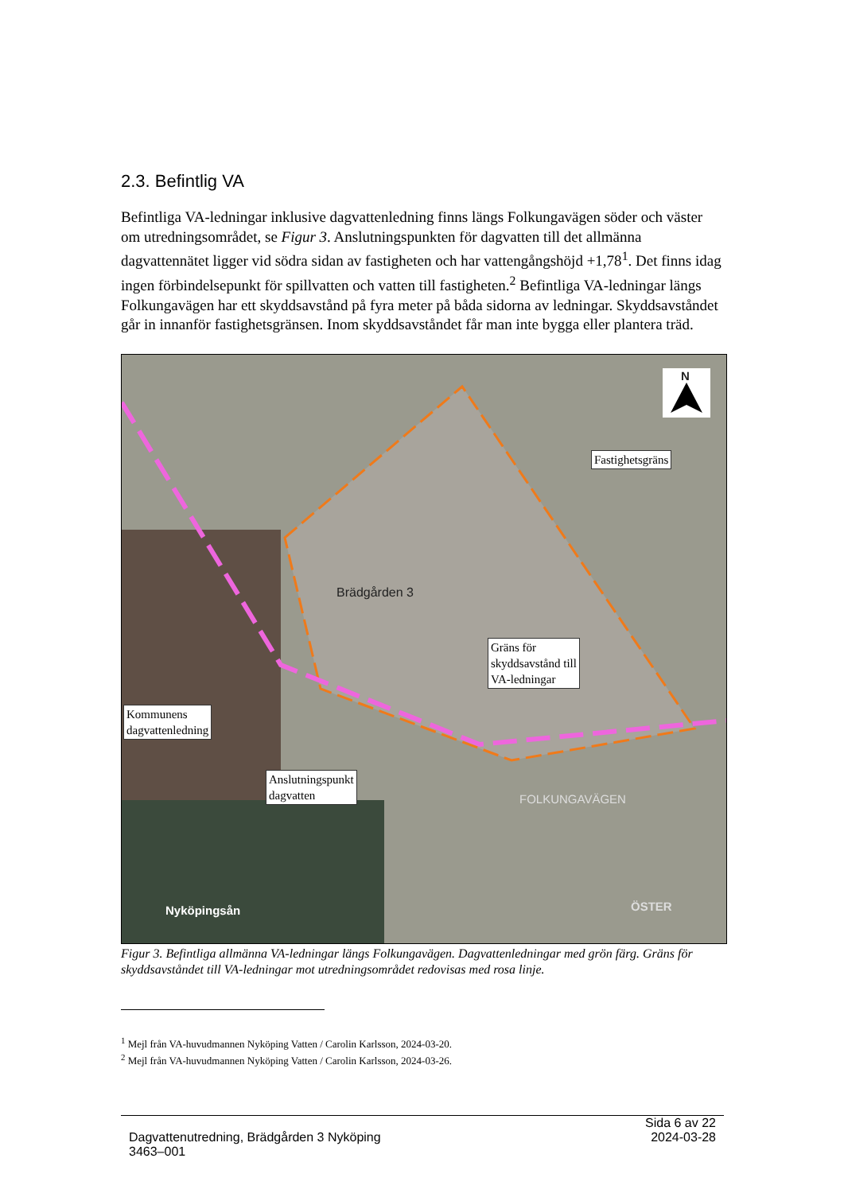2.3. Befintlig VA
Befintliga VA-ledningar inklusive dagvattenledning finns längs Folkungavägen söder och väster om utredningsområdet, se Figur 3. Anslutningspunkten för dagvatten till det allmänna dagvattennätet ligger vid södra sidan av fastigheten och har vattengångshöjd +1,78<sup>1</sup>. Det finns idag ingen förbindelsepunkt för spillvatten och vatten till fastigheten.<sup>2</sup> Befintliga VA-ledningar längs Folkungavägen har ett skyddsavstånd på fyra meter på båda sidorna av ledningar. Skyddsavståndet går in innanför fastighetsgränsen. Inom skyddsavståndet får man inte bygga eller plantera träd.
N
Brädgården 3
Nyköpingsån
FOLKUNGAVÄGEN
ÖSTER
Fastighetsgräns
Gräns för
skyddsavstånd till
VA-ledningar
Kommunens
dagvattenledning
Anslutningspunkt
dagvatten
Figur 3. Befintliga allmänna VA-ledningar längs Folkungavägen. Dagvattenledningar med grön färg. Gräns för skyddsavståndet till VA-ledningar mot utredningsområdet redovisas med rosa linje.
<sup>1</sup> Mejl från VA-huvudmannen Nyköping Vatten / Carolin Karlsson, 2024-03-20.
<sup>2</sup> Mejl från VA-huvudmannen Nyköping Vatten / Carolin Karlsson, 2024-03-26.
Sida 6 av 22
Dagvattenutredning, Brädgården 3 Nyköping 2024-03-28
3463–001